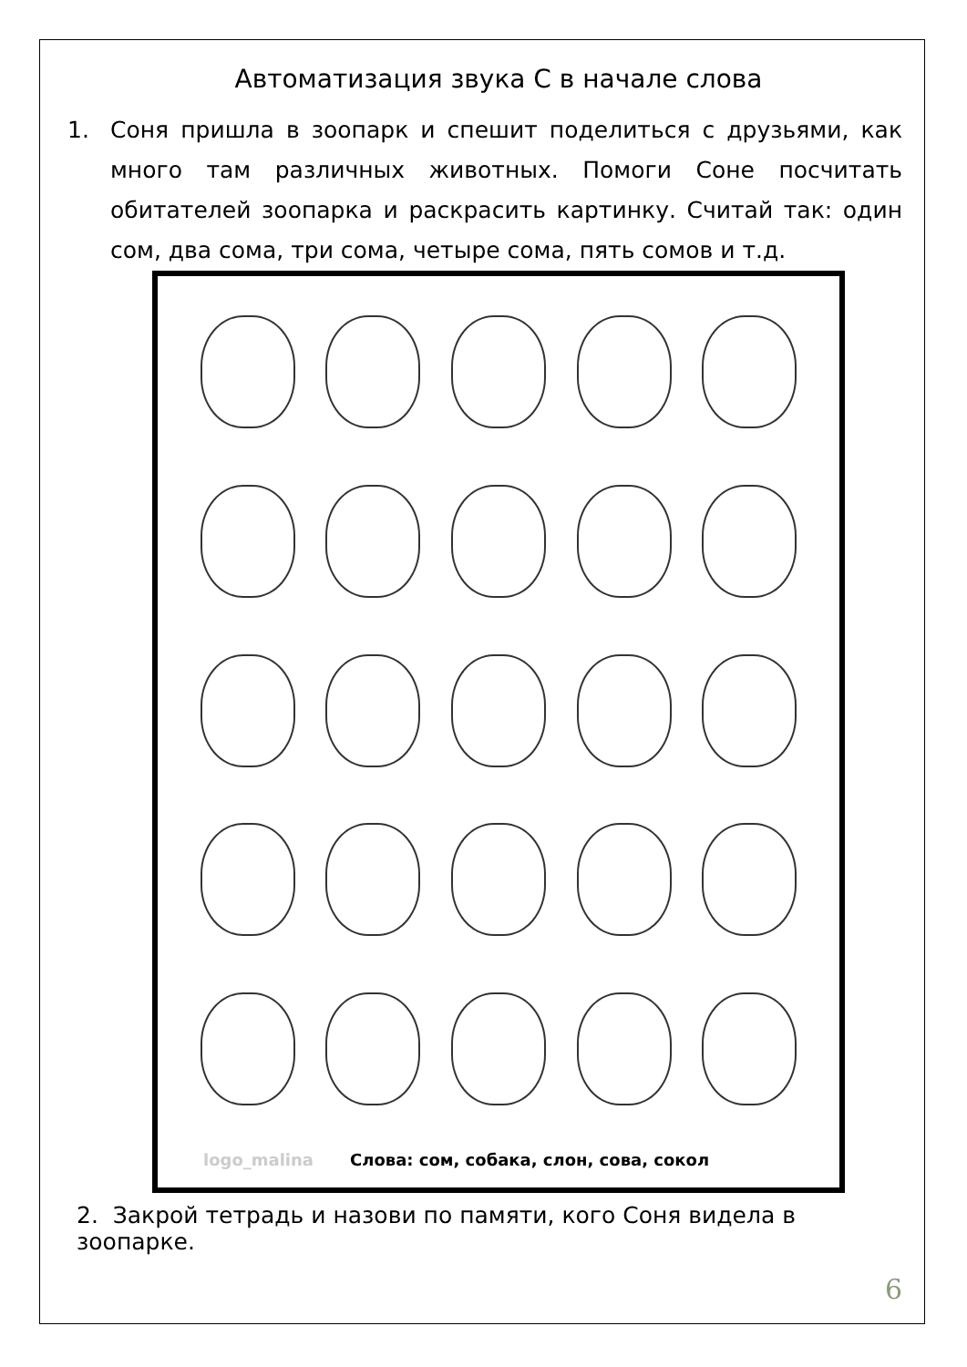Автоматизация звука С в начале слова
1. Соня пришла в зоопарк и спешит поделиться с друзьями, как много там различных животных. Помоги Соне посчитать обитателей зоопарка и раскрасить картинку. Считай так: один сом, два сома, три сома, четыре сома, пять сомов и т.д.
logo_malina Слова: сом, собака, слон, сова, сокол
2. Закрой тетрадь и назови по памяти, кого Соня видела в зоопарке.
6